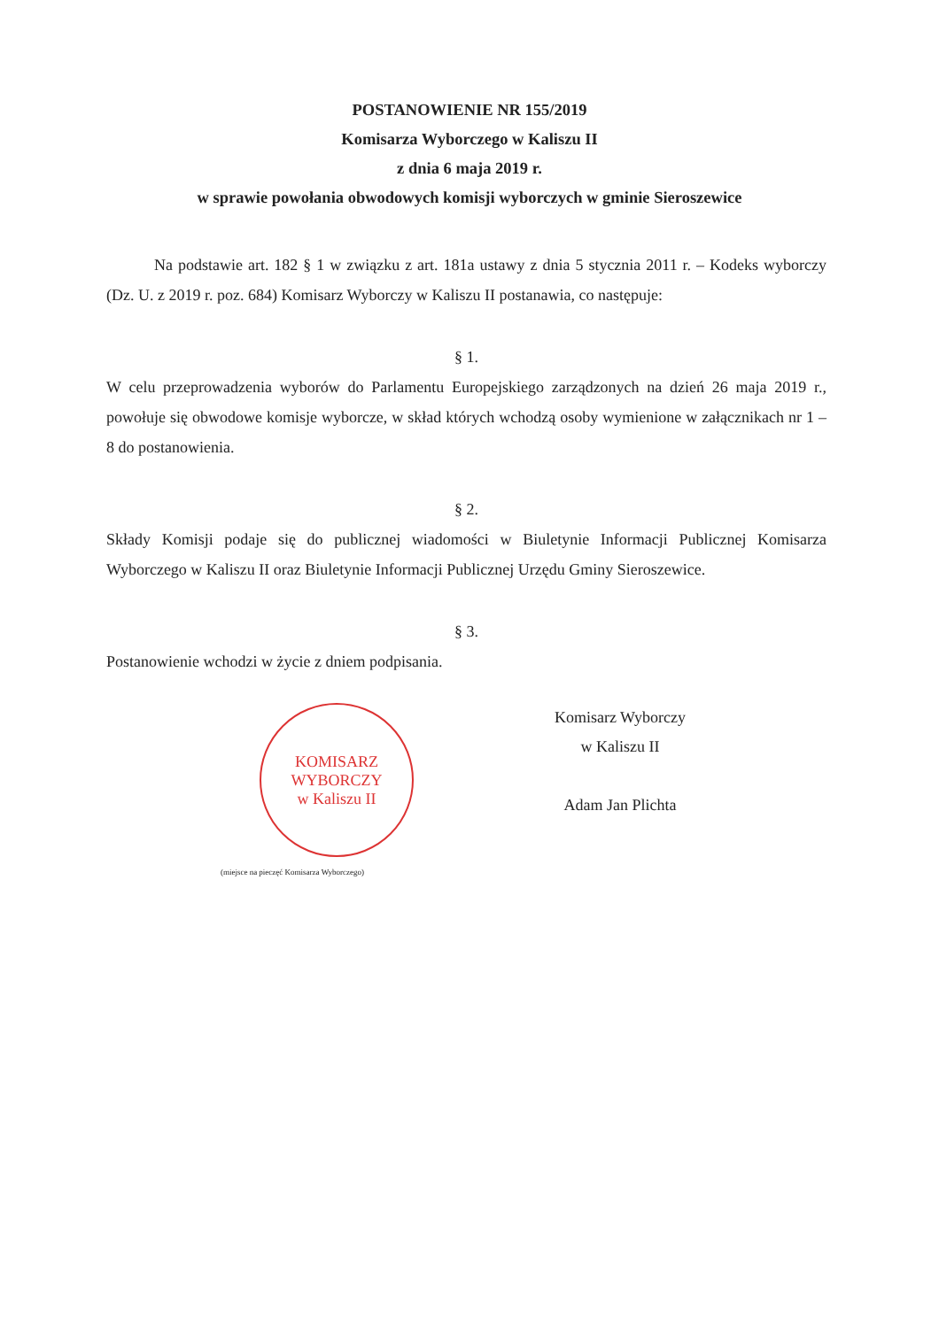POSTANOWIENIE NR 155/2019
Komisarza Wyborczego w Kaliszu II
z dnia 6 maja 2019 r.
w sprawie powołania obwodowych komisji wyborczych w gminie Sieroszewice
Na podstawie art. 182 § 1 w związku z art. 181a ustawy z dnia 5 stycznia 2011 r. – Kodeks wyborczy (Dz. U. z 2019 r. poz. 684) Komisarz Wyborczy w Kaliszu II postanawia, co następuje:
§ 1.
W celu przeprowadzenia wyborów do Parlamentu Europejskiego zarządzonych na dzień 26 maja 2019 r., powołuje się obwodowe komisje wyborcze, w skład których wchodzą osoby wymienione w załącznikach nr 1 – 8 do postanowienia.
§ 2.
Składy Komisji podaje się do publicznej wiadomości w Biuletynie Informacji Publicznej Komisarza Wyborczego w Kaliszu II oraz Biuletynie Informacji Publicznej Urzędu Gminy Sieroszewice.
§ 3.
Postanowienie wchodzi w życie z dniem podpisania.
KOMISARZ WYBORCZY
w Kaliszu II
(miejsce na pieczęć Komisarza Wyborczego)
Komisarz Wyborczy
w Kaliszu II
Adam Jan Plichta